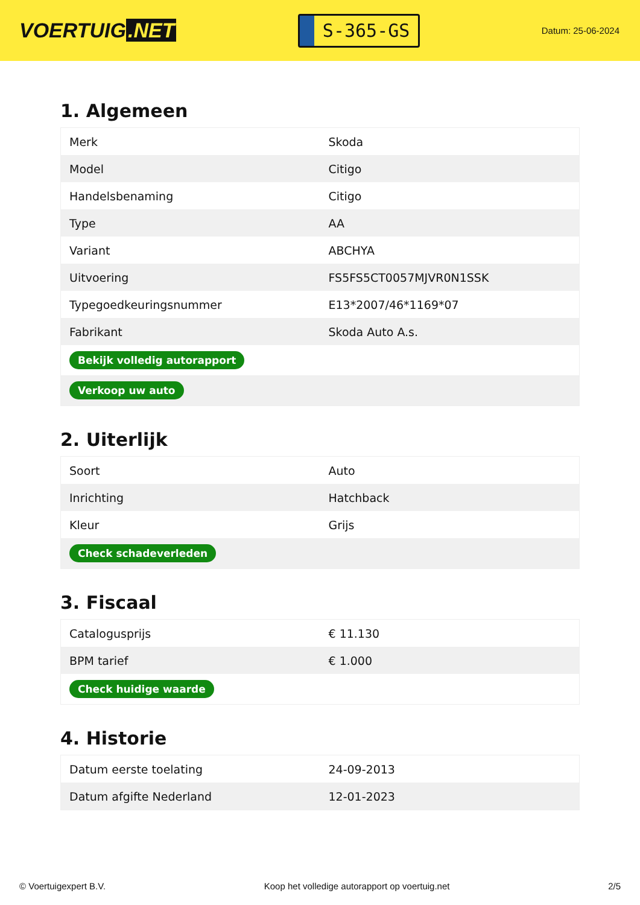VOERTUIG.NET
S-365-GS
Datum: 25-06-2024
1. Algemeen
| Merk | Skoda |
| Model | Citigo |
| Handelsbenaming | Citigo |
| Type | AA |
| Variant | ABCHYA |
| Uitvoering | FS5FS5CT0057MJVR0N1SSK |
| Typegoedkeuringsnummer | E13*2007/46*1169*07 |
| Fabrikant | Skoda Auto A.s. |
| Bekijk volledig autorapport | |
| Verkoop uw auto | |
2. Uiterlijk
| Soort | Auto |
| Inrichting | Hatchback |
| Kleur | Grijs |
| Check schadeverleden | |
3. Fiscaal
| Catalogusprijs | € 11.130 |
| BPM tarief | € 1.000 |
| Check huidige waarde | |
4. Historie
| Datum eerste toelating | 24-09-2013 |
| Datum afgifte Nederland | 12-01-2023 |
© Voertuigexpert B.V. Koop het volledige autorapport op voertuig.net 2/5